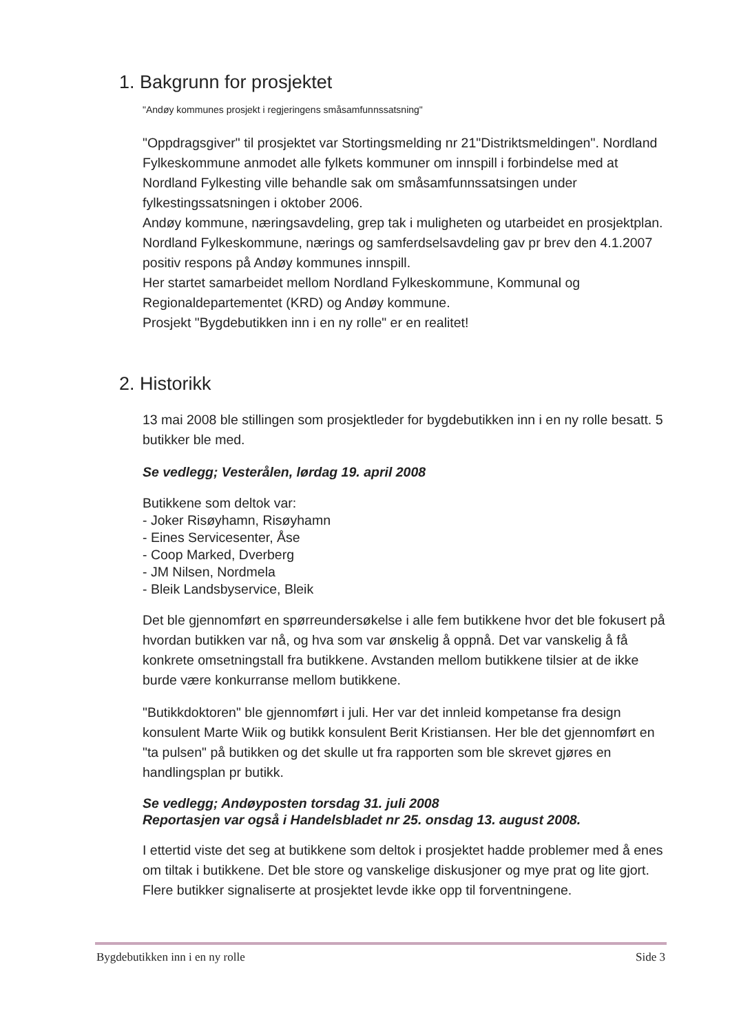1. Bakgrunn for prosjektet
"Andøy kommunes prosjekt i regjeringens småsamfunnssatsning"
"Oppdragsgiver" til prosjektet var Stortingsmelding nr 21"Distriktsmeldingen". Nordland Fylkeskommune anmodet alle fylkets kommuner om innspill i forbindelse med at Nordland Fylkesting ville behandle sak om småsamfunnssatsingen under fylkestingssatsningen i oktober 2006.
Andøy kommune, næringsavdeling, grep tak i muligheten og utarbeidet en prosjektplan.
Nordland Fylkeskommune, nærings og samferdselsavdeling gav pr brev den 4.1.2007 positiv respons på Andøy kommunes innspill.
Her startet samarbeidet mellom Nordland Fylkeskommune, Kommunal og Regionaldepartementet (KRD) og Andøy kommune.
Prosjekt "Bygdebutikken inn i en ny rolle" er en realitet!
2. Historikk
13 mai 2008 ble stillingen som prosjektleder for bygdebutikken inn i en ny rolle besatt. 5 butikker ble med.
Se vedlegg; Vesterålen, lørdag 19. april 2008
Butikkene som deltok var:
- Joker Risøyhamn, Risøyhamn
- Eines Servicesenter, Åse
- Coop Marked, Dverberg
- JM Nilsen, Nordmela
- Bleik Landsbyservice, Bleik
Det ble gjennomført en spørreundersøkelse i alle fem butikkene hvor det ble fokusert på hvordan butikken var nå, og hva som var ønskelig å oppnå. Det var vanskelig å få konkrete omsetningstall fra butikkene. Avstanden mellom butikkene tilsier at de ikke burde være konkurranse mellom butikkene.
"Butikkdoktoren" ble gjennomført i juli. Her var det innleid kompetanse fra design konsulent Marte Wiik og butikk konsulent Berit Kristiansen. Her ble det gjennomført en "ta pulsen" på butikken og det skulle ut fra rapporten som ble skrevet gjøres en handlingsplan pr butikk.
Se vedlegg; Andøyposten torsdag 31. juli 2008
Reportasjen var også i Handelsbladet nr 25. onsdag 13. august 2008.
I ettertid viste det seg at butikkene som deltok i prosjektet hadde problemer med å enes om tiltak i butikkene. Det ble store og vanskelige diskusjoner og mye prat og lite gjort. Flere butikker signaliserte at prosjektet levde ikke opp til forventningene.
Bygdebutikken inn i en ny rolle Side 3